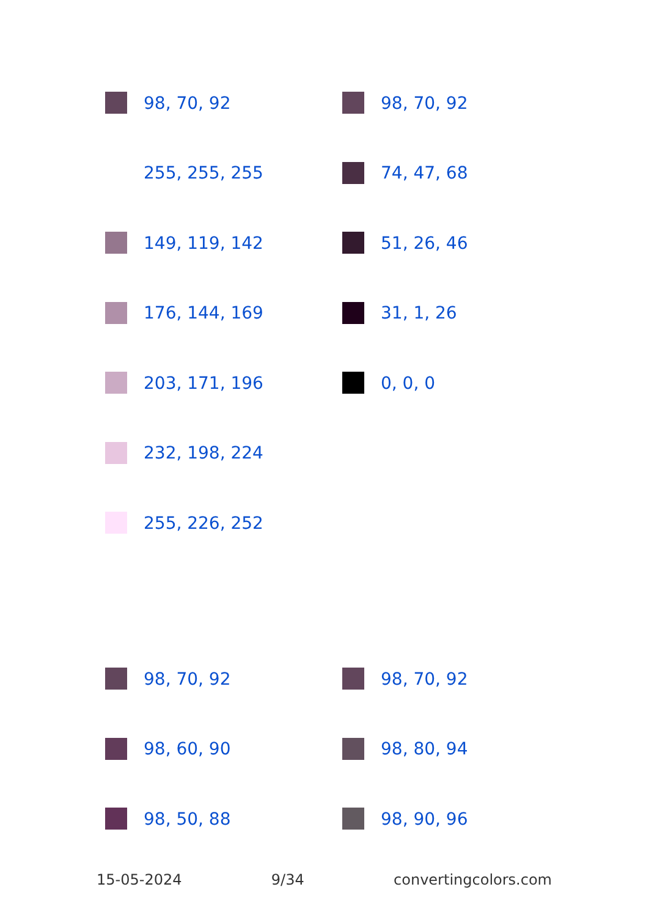98, 70, 92
98, 70, 92
255, 255, 255
74, 47, 68
149, 119, 142
51, 26, 46
176, 144, 169
31, 1, 26
203, 171, 196
0, 0, 0
232, 198, 224
255, 226, 252
98, 70, 92
98, 70, 92
98, 60, 90
98, 80, 94
98, 50, 88
98, 90, 96
15-05-2024 9/34 convertingcolors.com